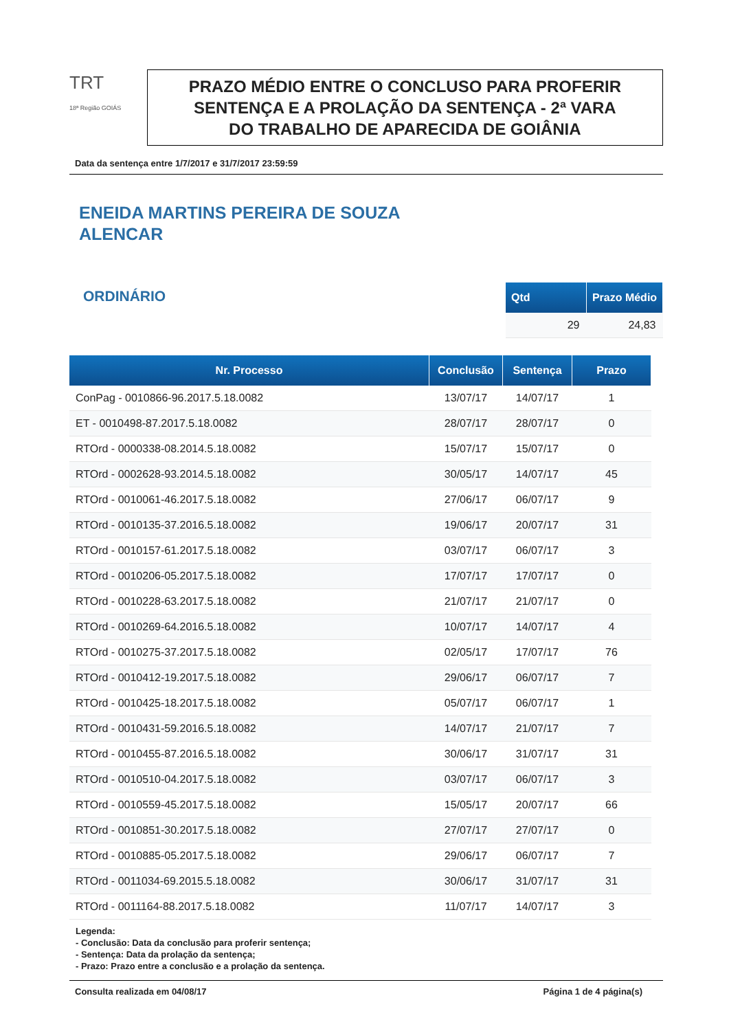TRT
18ª Região GOIÁS
PRAZO MÉDIO ENTRE O CONCLUSO PARA PROFERIR
SENTENÇA E A PROLAÇÃO DA SENTENÇA - 2ª VARA
DO TRABALHO DE APARECIDA DE GOIÂNIA
Data da sentença entre 1/7/2017 e 31/7/2017 23:59:59
ENEIDA MARTINS PEREIRA DE SOUZA
ALENCAR
ORDINÁRIO
| Qtd | Prazo Médio |
| --- | --- |
| 29 | 24,83 |
| Nr. Processo | Conclusão | Sentença | Prazo |
| --- | --- | --- | --- |
| ConPag - 0010866-96.2017.5.18.0082 | 13/07/17 | 14/07/17 | 1 |
| ET - 0010498-87.2017.5.18.0082 | 28/07/17 | 28/07/17 | 0 |
| RTOrd - 0000338-08.2014.5.18.0082 | 15/07/17 | 15/07/17 | 0 |
| RTOrd - 0002628-93.2014.5.18.0082 | 30/05/17 | 14/07/17 | 45 |
| RTOrd - 0010061-46.2017.5.18.0082 | 27/06/17 | 06/07/17 | 9 |
| RTOrd - 0010135-37.2016.5.18.0082 | 19/06/17 | 20/07/17 | 31 |
| RTOrd - 0010157-61.2017.5.18.0082 | 03/07/17 | 06/07/17 | 3 |
| RTOrd - 0010206-05.2017.5.18.0082 | 17/07/17 | 17/07/17 | 0 |
| RTOrd - 0010228-63.2017.5.18.0082 | 21/07/17 | 21/07/17 | 0 |
| RTOrd - 0010269-64.2016.5.18.0082 | 10/07/17 | 14/07/17 | 4 |
| RTOrd - 0010275-37.2017.5.18.0082 | 02/05/17 | 17/07/17 | 76 |
| RTOrd - 0010412-19.2017.5.18.0082 | 29/06/17 | 06/07/17 | 7 |
| RTOrd - 0010425-18.2017.5.18.0082 | 05/07/17 | 06/07/17 | 1 |
| RTOrd - 0010431-59.2016.5.18.0082 | 14/07/17 | 21/07/17 | 7 |
| RTOrd - 0010455-87.2016.5.18.0082 | 30/06/17 | 31/07/17 | 31 |
| RTOrd - 0010510-04.2017.5.18.0082 | 03/07/17 | 06/07/17 | 3 |
| RTOrd - 0010559-45.2017.5.18.0082 | 15/05/17 | 20/07/17 | 66 |
| RTOrd - 0010851-30.2017.5.18.0082 | 27/07/17 | 27/07/17 | 0 |
| RTOrd - 0010885-05.2017.5.18.0082 | 29/06/17 | 06/07/17 | 7 |
| RTOrd - 0011034-69.2015.5.18.0082 | 30/06/17 | 31/07/17 | 31 |
| RTOrd - 0011164-88.2017.5.18.0082 | 11/07/17 | 14/07/17 | 3 |
Legenda:
- Conclusão: Data da conclusão para proferir sentença;
- Sentença: Data da prolação da sentença;
- Prazo: Prazo entre a conclusão e a prolação da sentença.
Consulta realizada em 04/08/17 Página 1 de 4 página(s)